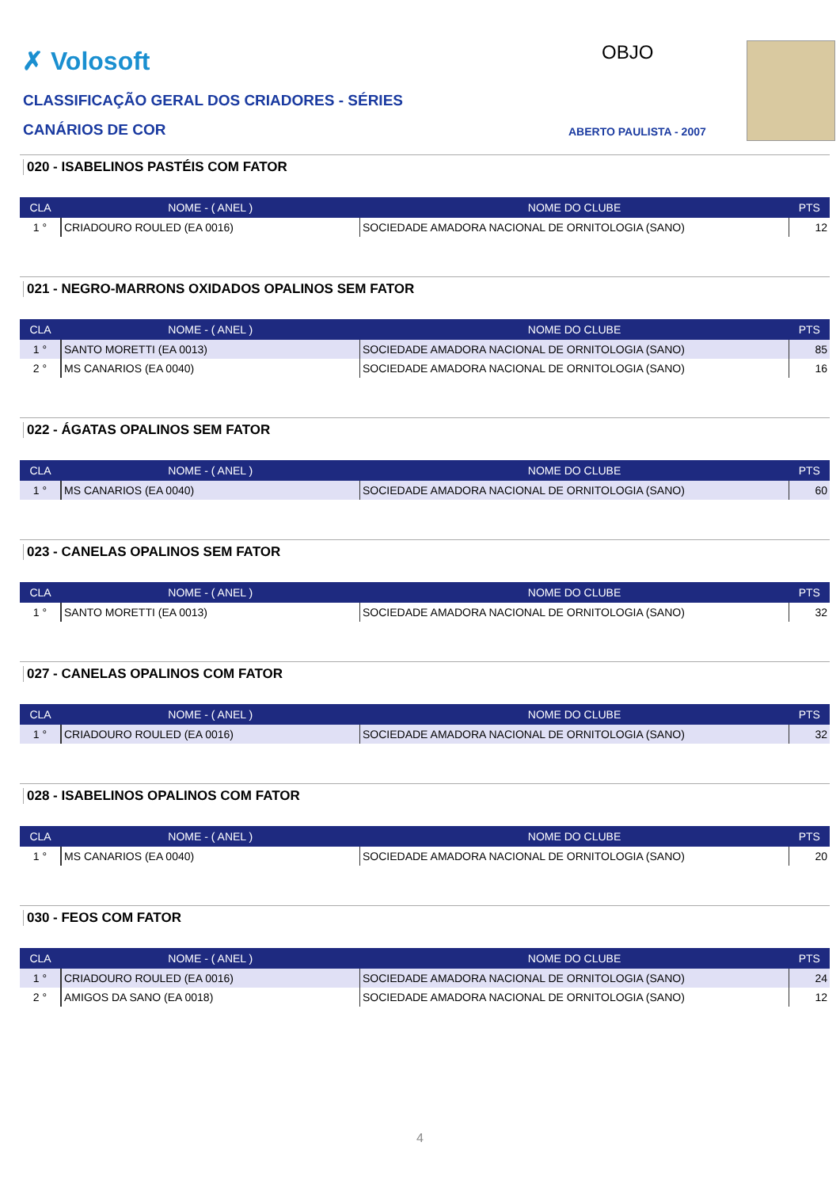✗ Volosoft OBJO
CLASSIFICAÇÃO GERAL DOS CRIADORES - SÉRIES
CANÁRIOS DE COR ABERTO PAULISTA - 2007
020 - ISABELINOS PASTÉIS COM FATOR
| CLA | NOME - ( ANEL ) | NOME DO CLUBE | PTS |
| --- | --- | --- | --- |
| 1 ° | CRIADOURO ROULED (EA 0016) | SOCIEDADE AMADORA NACIONAL DE ORNITOLOGIA (SANO) | 12 |
021 - NEGRO-MARRONS OXIDADOS OPALINOS SEM FATOR
| CLA | NOME - ( ANEL ) | NOME DO CLUBE | PTS |
| --- | --- | --- | --- |
| 1 ° | SANTO MORETTI (EA 0013) | SOCIEDADE AMADORA NACIONAL DE ORNITOLOGIA (SANO) | 85 |
| 2 ° | MS CANARIOS (EA 0040) | SOCIEDADE AMADORA NACIONAL DE ORNITOLOGIA (SANO) | 16 |
022 - ÁGATAS OPALINOS SEM FATOR
| CLA | NOME - ( ANEL ) | NOME DO CLUBE | PTS |
| --- | --- | --- | --- |
| 1 ° | MS CANARIOS (EA 0040) | SOCIEDADE AMADORA NACIONAL DE ORNITOLOGIA (SANO) | 60 |
023 - CANELAS OPALINOS SEM FATOR
| CLA | NOME - ( ANEL ) | NOME DO CLUBE | PTS |
| --- | --- | --- | --- |
| 1 ° | SANTO MORETTI (EA 0013) | SOCIEDADE AMADORA NACIONAL DE ORNITOLOGIA (SANO) | 32 |
027 - CANELAS OPALINOS COM FATOR
| CLA | NOME - ( ANEL ) | NOME DO CLUBE | PTS |
| --- | --- | --- | --- |
| 1 ° | CRIADOURO ROULED (EA 0016) | SOCIEDADE AMADORA NACIONAL DE ORNITOLOGIA (SANO) | 32 |
028 - ISABELINOS OPALINOS COM FATOR
| CLA | NOME - ( ANEL ) | NOME DO CLUBE | PTS |
| --- | --- | --- | --- |
| 1 ° | MS CANARIOS (EA 0040) | SOCIEDADE AMADORA NACIONAL DE ORNITOLOGIA (SANO) | 20 |
030 - FEOS COM FATOR
| CLA | NOME - ( ANEL ) | NOME DO CLUBE | PTS |
| --- | --- | --- | --- |
| 1 ° | CRIADOURO ROULED (EA 0016) | SOCIEDADE AMADORA NACIONAL DE ORNITOLOGIA (SANO) | 24 |
| 2 ° | AMIGOS DA SANO (EA 0018) | SOCIEDADE AMADORA NACIONAL DE ORNITOLOGIA (SANO) | 12 |
4